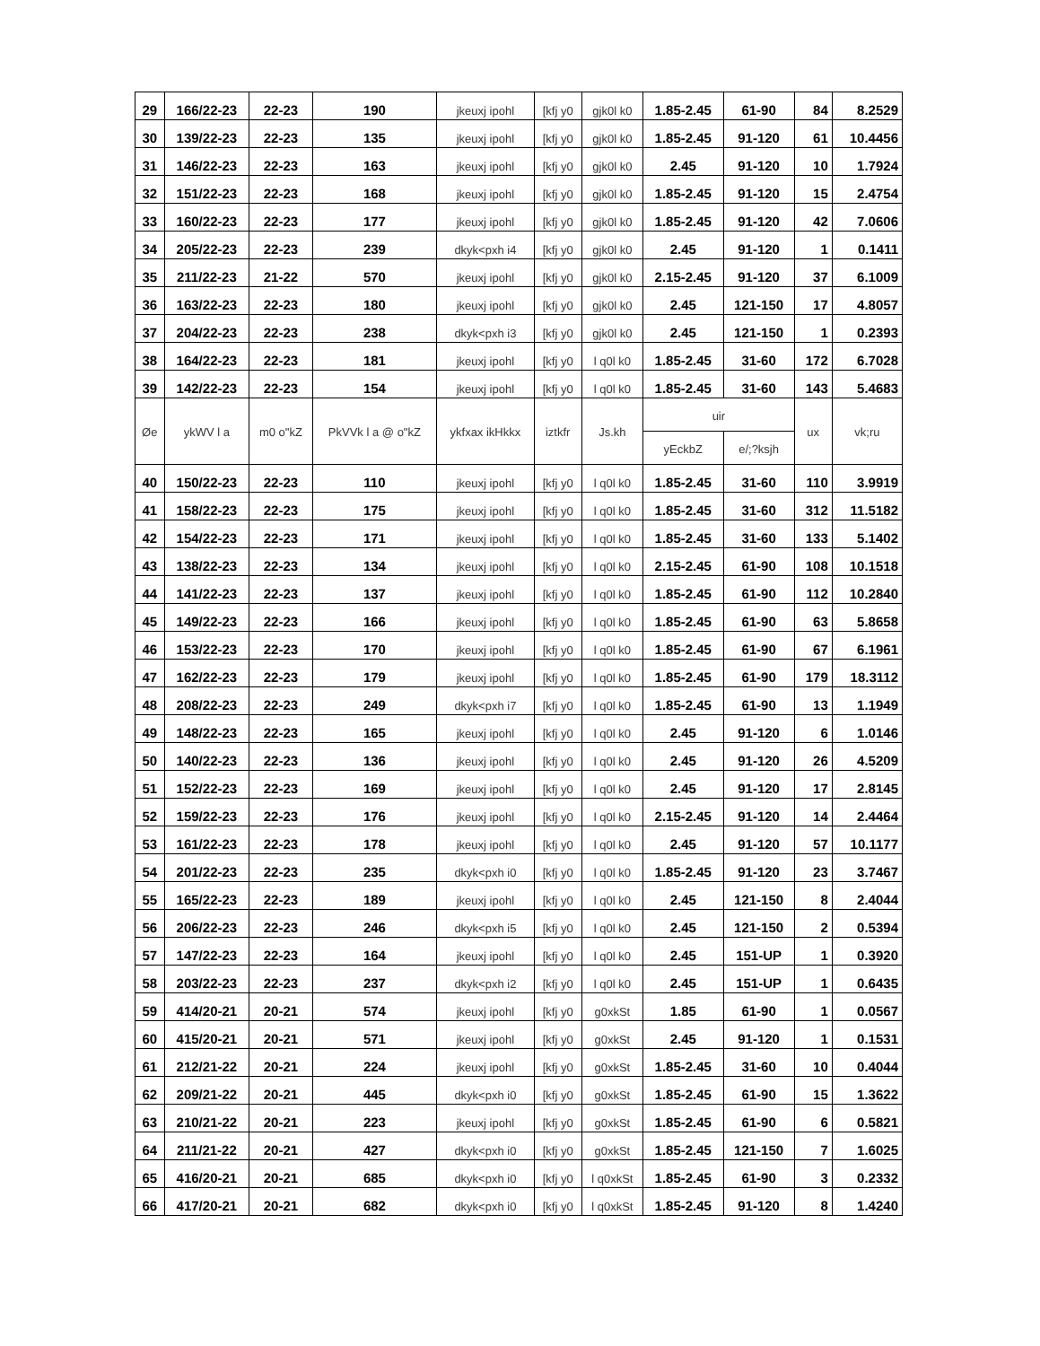| 29 | 166/22-23 | 22-23 | 190 | jkeuxj ipohl | [kfj y0 | gjk0l k0 | 1.85-2.45 | 61-90 | 84 | 8.2529 |
| 30 | 139/22-23 | 22-23 | 135 | jkeuxj ipohl | [kfj y0 | gjk0l k0 | 1.85-2.45 | 91-120 | 61 | 10.4456 |
| 31 | 146/22-23 | 22-23 | 163 | jkeuxj ipohl | [kfj y0 | gjk0l k0 | 2.45 | 91-120 | 10 | 1.7924 |
| 32 | 151/22-23 | 22-23 | 168 | jkeuxj ipohl | [kfj y0 | gjk0l k0 | 1.85-2.45 | 91-120 | 15 | 2.4754 |
| 33 | 160/22-23 | 22-23 | 177 | jkeuxj ipohl | [kfj y0 | gjk0l k0 | 1.85-2.45 | 91-120 | 42 | 7.0606 |
| 34 | 205/22-23 | 22-23 | 239 | dkyk<pxh i4 | [kfj y0 | gjk0l k0 | 2.45 | 91-120 | 1 | 0.1411 |
| 35 | 211/22-23 | 21-22 | 570 | jkeuxj ipohl | [kfj y0 | gjk0l k0 | 2.15-2.45 | 91-120 | 37 | 6.1009 |
| 36 | 163/22-23 | 22-23 | 180 | jkeuxj ipohl | [kfj y0 | gjk0l k0 | 2.45 | 121-150 | 17 | 4.8057 |
| 37 | 204/22-23 | 22-23 | 238 | dkyk<pxh i3 | [kfj y0 | gjk0l k0 | 2.45 | 121-150 | 1 | 0.2393 |
| 38 | 164/22-23 | 22-23 | 181 | jkeuxj ipohl | [kfj y0 | l q0l k0 | 1.85-2.45 | 31-60 | 172 | 6.7028 |
| 39 | 142/22-23 | 22-23 | 154 | jkeuxj ipohl | [kfj y0 | l q0l k0 | 1.85-2.45 | 31-60 | 143 | 5.4683 |
| Øe | ykWV l a | m0 o"kZ | PkVVk l a @ o"kZ | ykfxax ikHkkx | iztkfr | Js.kh | uir | | ux | vk;ru |
| | | | | | | | yEckbZ | e/;?ksjh | | |
| 40 | 150/22-23 | 22-23 | 110 | jkeuxj ipohl | [kfj y0 | l q0l k0 | 1.85-2.45 | 31-60 | 110 | 3.9919 |
| 41 | 158/22-23 | 22-23 | 175 | jkeuxj ipohl | [kfj y0 | l q0l k0 | 1.85-2.45 | 31-60 | 312 | 11.5182 |
| 42 | 154/22-23 | 22-23 | 171 | jkeuxj ipohl | [kfj y0 | l q0l k0 | 1.85-2.45 | 31-60 | 133 | 5.1402 |
| 43 | 138/22-23 | 22-23 | 134 | jkeuxj ipohl | [kfj y0 | l q0l k0 | 2.15-2.45 | 61-90 | 108 | 10.1518 |
| 44 | 141/22-23 | 22-23 | 137 | jkeuxj ipohl | [kfj y0 | l q0l k0 | 1.85-2.45 | 61-90 | 112 | 10.2840 |
| 45 | 149/22-23 | 22-23 | 166 | jkeuxj ipohl | [kfj y0 | l q0l k0 | 1.85-2.45 | 61-90 | 63 | 5.8658 |
| 46 | 153/22-23 | 22-23 | 170 | jkeuxj ipohl | [kfj y0 | l q0l k0 | 1.85-2.45 | 61-90 | 67 | 6.1961 |
| 47 | 162/22-23 | 22-23 | 179 | jkeuxj ipohl | [kfj y0 | l q0l k0 | 1.85-2.45 | 61-90 | 179 | 18.3112 |
| 48 | 208/22-23 | 22-23 | 249 | dkyk<pxh i7 | [kfj y0 | l q0l k0 | 1.85-2.45 | 61-90 | 13 | 1.1949 |
| 49 | 148/22-23 | 22-23 | 165 | jkeuxj ipohl | [kfj y0 | l q0l k0 | 2.45 | 91-120 | 6 | 1.0146 |
| 50 | 140/22-23 | 22-23 | 136 | jkeuxj ipohl | [kfj y0 | l q0l k0 | 2.45 | 91-120 | 26 | 4.5209 |
| 51 | 152/22-23 | 22-23 | 169 | jkeuxj ipohl | [kfj y0 | l q0l k0 | 2.45 | 91-120 | 17 | 2.8145 |
| 52 | 159/22-23 | 22-23 | 176 | jkeuxj ipohl | [kfj y0 | l q0l k0 | 2.15-2.45 | 91-120 | 14 | 2.4464 |
| 53 | 161/22-23 | 22-23 | 178 | jkeuxj ipohl | [kfj y0 | l q0l k0 | 2.45 | 91-120 | 57 | 10.1177 |
| 54 | 201/22-23 | 22-23 | 235 | dkyk<pxh i0 | [kfj y0 | l q0l k0 | 1.85-2.45 | 91-120 | 23 | 3.7467 |
| 55 | 165/22-23 | 22-23 | 189 | jkeuxj ipohl | [kfj y0 | l q0l k0 | 2.45 | 121-150 | 8 | 2.4044 |
| 56 | 206/22-23 | 22-23 | 246 | dkyk<pxh i5 | [kfj y0 | l q0l k0 | 2.45 | 121-150 | 2 | 0.5394 |
| 57 | 147/22-23 | 22-23 | 164 | jkeuxj ipohl | [kfj y0 | l q0l k0 | 2.45 | 151-UP | 1 | 0.3920 |
| 58 | 203/22-23 | 22-23 | 237 | dkyk<pxh i2 | [kfj y0 | l q0l k0 | 2.45 | 151-UP | 1 | 0.6435 |
| 59 | 414/20-21 | 20-21 | 574 | jkeuxj ipohl | [kfj y0 | g0xkSt | 1.85 | 61-90 | 1 | 0.0567 |
| 60 | 415/20-21 | 20-21 | 571 | jkeuxj ipohl | [kfj y0 | g0xkSt | 2.45 | 91-120 | 1 | 0.1531 |
| 61 | 212/21-22 | 20-21 | 224 | jkeuxj ipohl | [kfj y0 | g0xkSt | 1.85-2.45 | 31-60 | 10 | 0.4044 |
| 62 | 209/21-22 | 20-21 | 445 | dkyk<pxh i0 | [kfj y0 | g0xkSt | 1.85-2.45 | 61-90 | 15 | 1.3622 |
| 63 | 210/21-22 | 20-21 | 223 | jkeuxj ipohl | [kfj y0 | g0xkSt | 1.85-2.45 | 61-90 | 6 | 0.5821 |
| 64 | 211/21-22 | 20-21 | 427 | dkyk<pxh i0 | [kfj y0 | g0xkSt | 1.85-2.45 | 121-150 | 7 | 1.6025 |
| 65 | 416/20-21 | 20-21 | 685 | dkyk<pxh i0 | [kfj y0 | l q0xkSt | 1.85-2.45 | 61-90 | 3 | 0.2332 |
| 66 | 417/20-21 | 20-21 | 682 | dkyk<pxh i0 | [kfj y0 | l q0xkSt | 1.85-2.45 | 91-120 | 8 | 1.4240 |